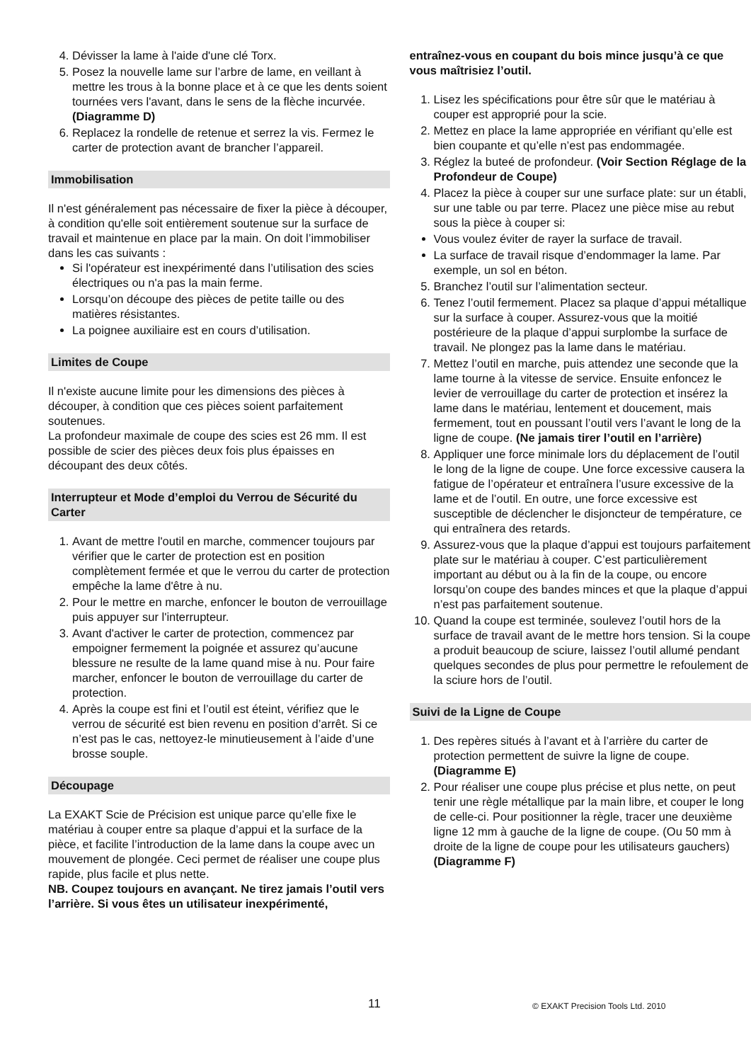4. Dévisser la lame à l'aide d'une clé Torx.
5. Posez la nouvelle lame sur l’arbre de lame, en veillant à mettre les trous à la bonne place et à ce que les dents soient tournées vers l'avant, dans le sens de la flèche incurvée. (Diagramme D)
6. Replacez la rondelle de retenue et serrez la vis. Fermez le carter de protection avant de brancher l’appareil.
Immobilisation
Il n'est généralement pas nécessaire de fixer la pièce à découper, à condition qu'elle soit entièrement soutenue sur la surface de travail et maintenue en place par la main. On doit l’immobiliser dans les cas suivants :
Si l'opérateur est inexpérimenté dans l’utilisation des scies électriques ou n'a pas la main ferme.
Lorsqu’on découpe des pièces de petite taille ou des matières résistantes.
La poignee auxiliaire est en cours d’utilisation.
Limites de Coupe
Il n'existe aucune limite pour les dimensions des pièces à découper, à condition que ces pièces soient parfaitement soutenues.
La profondeur maximale de coupe des scies est 26 mm. Il est possible de scier des pièces deux fois plus épaisses en découpant des deux côtés.
Interrupteur et Mode d’emploi du Verrou de Sécurité du Carter
1. Avant de mettre l'outil en marche, commencer toujours par vérifier que le carter de protection est en position complètement fermée et que le verrou du carter de protection empêche la lame d'être à nu.
2. Pour le mettre en marche, enfoncer le bouton de verrouillage puis appuyer sur l'interrupteur.
3. Avant d'activer le carter de protection, commencez par empoigner fermement la poignée et assurez qu’aucune blessure ne resulte de la lame quand mise à nu. Pour faire marcher, enfoncer le bouton de verrouillage du carter de protection.
4. Après la coupe est fini et l’outil est éteint, vérifiez que le verrou de sécurité est bien revenu en position d’arrêt. Si ce n’est pas le cas, nettoyez-le minutieusement à l’aide d’une brosse souple.
Découpage
La EXAKT Scie de Précision est unique parce qu’elle fixe le matériau à couper entre sa plaque d’appui et la surface de la pièce, et facilite l’introduction de la lame dans la coupe avec un mouvement de plongée. Ceci permet de réaliser une coupe plus rapide, plus facile et plus nette.
NB. Coupez toujours en avançant. Ne tirez jamais l’outil vers l’arrière. Si vous êtes un utilisateur inexpérimenté,
entraînez-vous en coupant du bois mince jusqu’à ce que vous maîtrisiez l’outil.
1. Lisez les spécifications pour être sûr que le matériau à couper est approprié pour la scie.
2. Mettez en place la lame appropriée en vérifiant qu’elle est bien coupante et qu’elle n’est pas endommagée.
3. Réglez la buteé de profondeur. (Voir Section Réglage de la Profondeur de Coupe)
4. Placez la pièce à couper sur une surface plate: sur un établi, sur une table ou par terre. Placez une pièce mise au rebut sous la pièce à couper si:
Vous voulez éviter de rayer la surface de travail.
La surface de travail risque d’endommager la lame. Par exemple, un sol en béton.
5. Branchez l’outil sur l’alimentation secteur.
6. Tenez l’outil fermement. Placez sa plaque d’appui métallique sur la surface à couper. Assurez-vous que la moitié postérieure de la plaque d’appui surplombe la surface de travail. Ne plongez pas la lame dans le matériau.
7. Mettez l’outil en marche, puis attendez une seconde que la lame tourne à la vitesse de service. Ensuite enfoncez le levier de verrouillage du carter de protection et insérez la lame dans le matériau, lentement et doucement, mais fermement, tout en poussant l’outil vers l’avant le long de la ligne de coupe. (Ne jamais tirer l’outil en l’arrière)
8. Appliquer une force minimale lors du déplacement de l’outil le long de la ligne de coupe. Une force excessive causera la fatigue de l’opérateur et entraînera l’usure excessive de la lame et de l’outil. En outre, une force excessive est susceptible de déclencher le disjoncteur de température, ce qui entraînera des retards.
9. Assurez-vous que la plaque d’appui est toujours parfaitement plate sur le matériau à couper. C’est particulièrement important au début ou à la fin de la coupe, ou encore lorsqu’on coupe des bandes minces et que la plaque d’appui n’est pas parfaitement soutenue.
10. Quand la coupe est terminée, soulevez l’outil hors de la surface de travail avant de le mettre hors tension. Si la coupe a produit beaucoup de sciure, laissez l’outil allumé pendant quelques secondes de plus pour permettre le refoulement de la sciure hors de l’outil.
Suivi de la Ligne de Coupe
1. Des repères situés à l’avant et à l’arrière du carter de protection permettent de suivre la ligne de coupe. (Diagramme E)
2. Pour réaliser une coupe plus précise et plus nette, on peut tenir une règle métallique par la main libre, et couper le long de celle-ci. Pour positionner la règle, tracer une deuxième ligne 12 mm à gauche de la ligne de coupe. (Ou 50 mm à droite de la ligne de coupe pour les utilisateurs gauchers) (Diagramme F)
11 © EXAKT Precision Tools Ltd. 2010